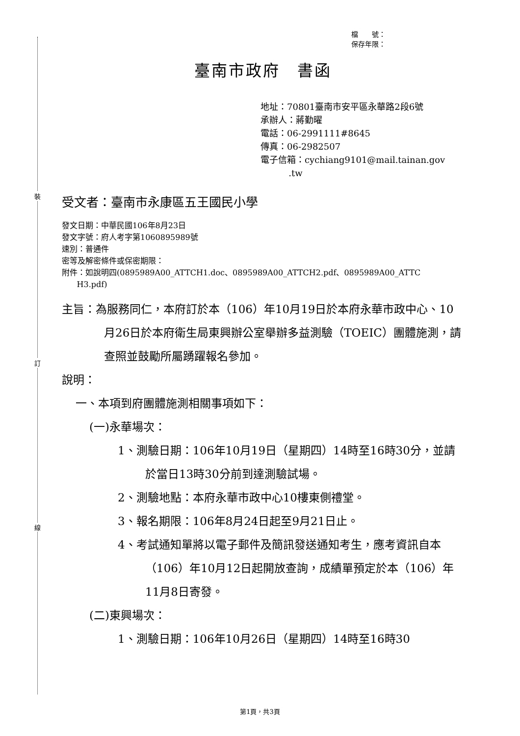裝
訂
線
檔　　號：
保存年限：
臺南市政府　書函
地址：70801臺南市安平區永華路2段6號
承辦人：蔣勤曜
電話：06-2991111#8645
傳真：06-2982507
電子信箱：cychiang9101@mail.tainan.gov
.tw
受文者：臺南市永康區五王國民小學
發文日期：中華民國106年8月23日
發文字號：府人考字第1060895989號
速別：普通件
密等及解密條件或保密期限：
附件：如說明四(0895989A00_ATTCH1.doc、0895989A00_ATTCH2.pdf、0895989A00_ATTC
H3.pdf)
主旨：為服務同仁，本府訂於本（106）年10月19日於本府永華市政中心、10月26日於本府衛生局東興辦公室舉辦多益測驗（TOEIC）團體施測，請查照並鼓勵所屬踴躍報名參加。
說明：
一、本項到府團體施測相關事項如下：
(一)永華場次：
1、測驗日期：106年10月19日（星期四）14時至16時30分，並請於當日13時30分前到達測驗試場。
2、測驗地點：本府永華市政中心10樓東側禮堂。
3、報名期限：106年8月24日起至9月21日止。
4、考試通知單將以電子郵件及簡訊發送通知考生，應考資訊自本（106）年10月12日起開放查詢，成績單預定於本（106）年11月8日寄發。
(二)東興場次：
1、測驗日期：106年10月26日（星期四）14時至16時30
第1頁，共3頁